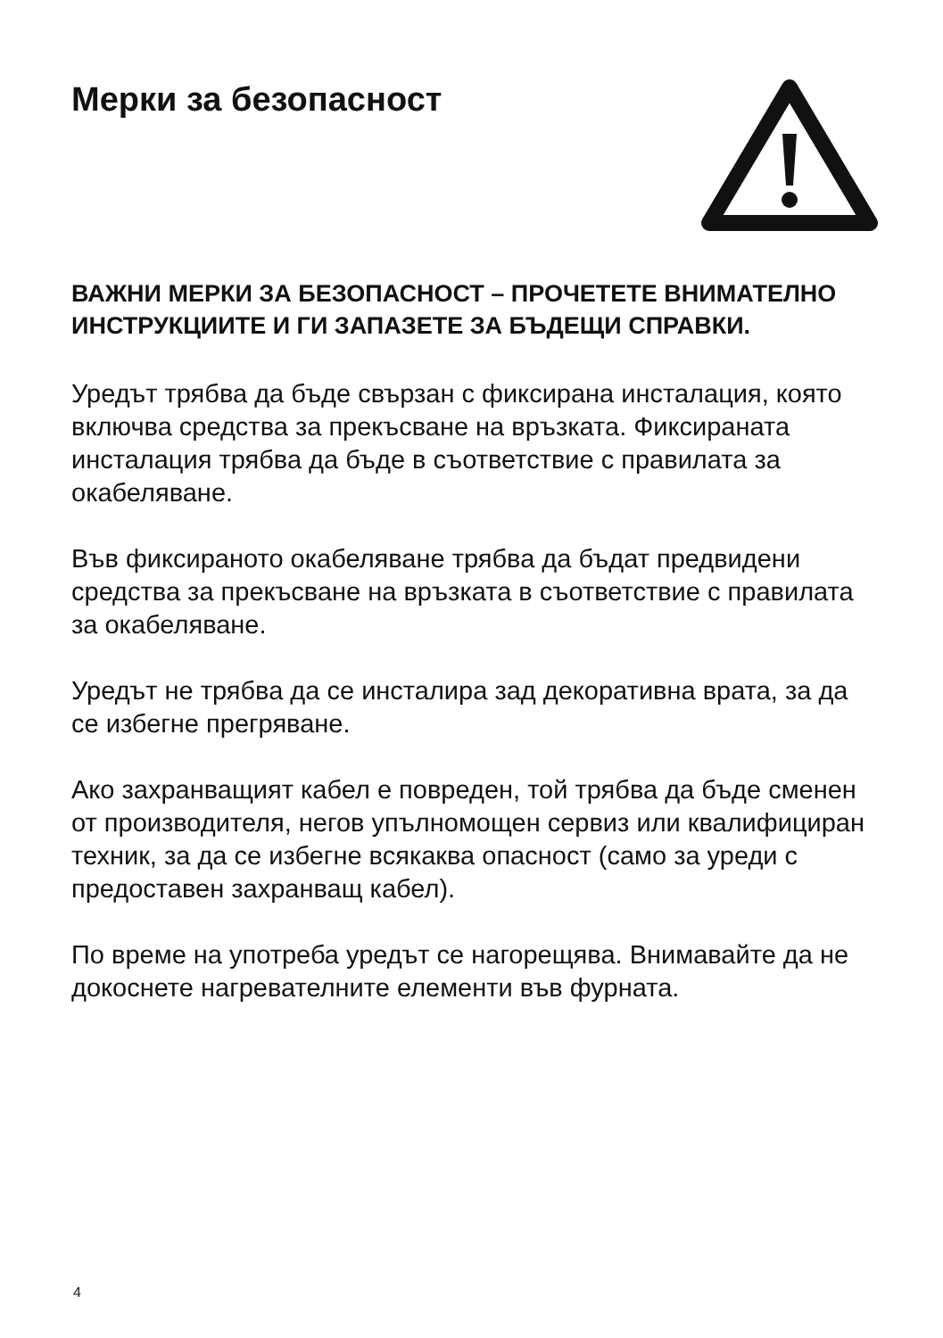Мерки за безопасност
ВАЖНИ МЕРКИ ЗА БЕЗОПАСНОСТ – ПРОЧЕТЕТЕ ВНИМАТЕЛНО ИНСТРУКЦИИТЕ И ГИ ЗАПАЗЕТЕ ЗА БЪДЕЩИ СПРАВКИ.
Уредът трябва да бъде свързан с фиксирана инсталация, която включва средства за прекъсване на връзката. Фиксираната инсталация трябва да бъде в съответствие с правилата за окабеляване.
Във фиксираното окабеляване трябва да бъдат предвидени средства за прекъсване на връзката в съответствие с правилата за окабеляване.
Уредът не трябва да се инсталира зад декоративна врата, за да се избегне прегряване.
Ако захранващият кабел е повреден, той трябва да бъде сменен от производителя, негов упълномощен сервиз или квалифициран техник, за да се избегне всякаква опасност (само за уреди с предоставен захранващ кабел).
По време на употреба уредът се нагорещява. Внимавайте да не докоснете нагревателните елементи във фурната.
4